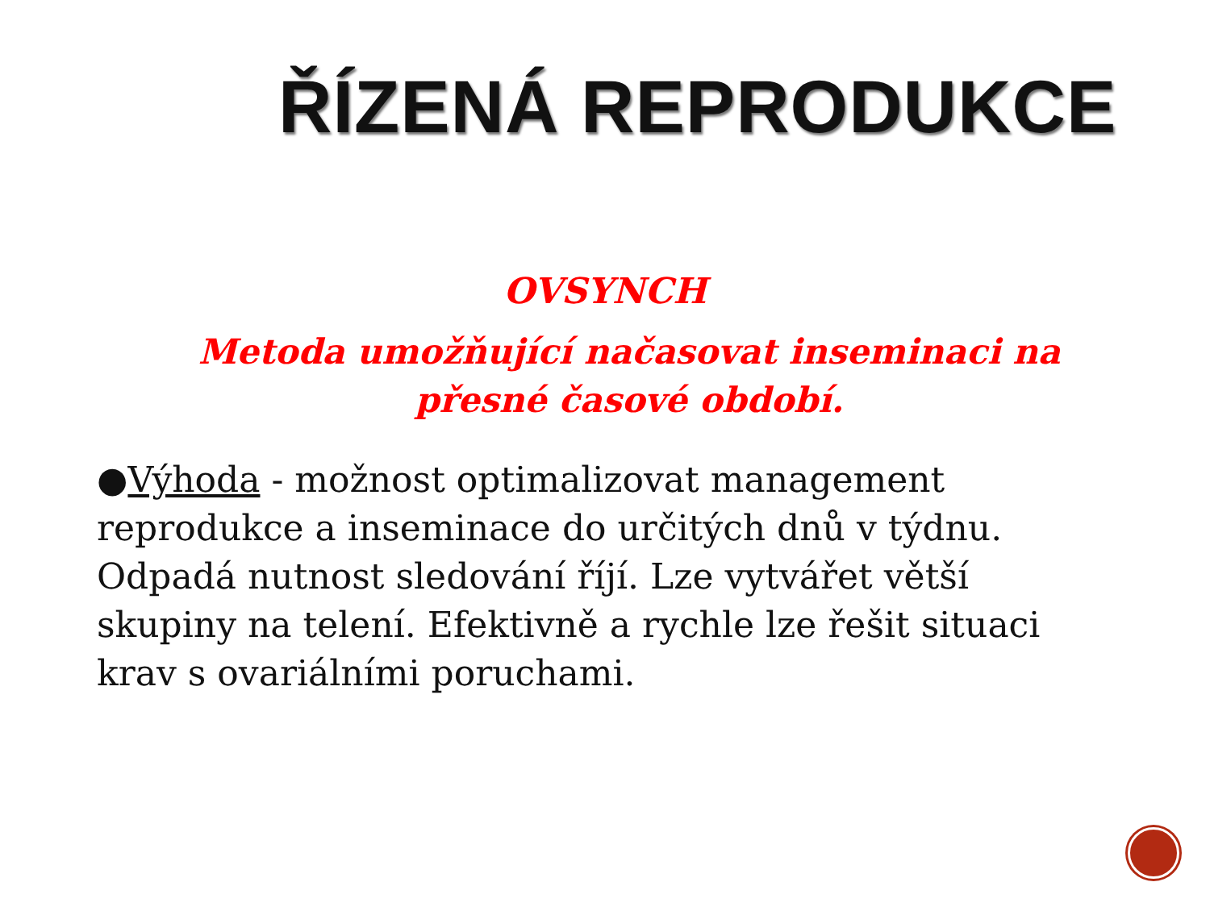ŘÍZENÁ REPRODUKCE
OVSYNCH
Metoda umožňující načasovat inseminaci na přesné časové období.
●Výhoda - možnost optimalizovat management reprodukce a inseminace do určitých dnů v týdnu. Odpadá nutnost sledování říjí. Lze vytvářet větší skupiny na telení. Efektivně a rychle lze řešit situaci krav s ovariálními poruchami.